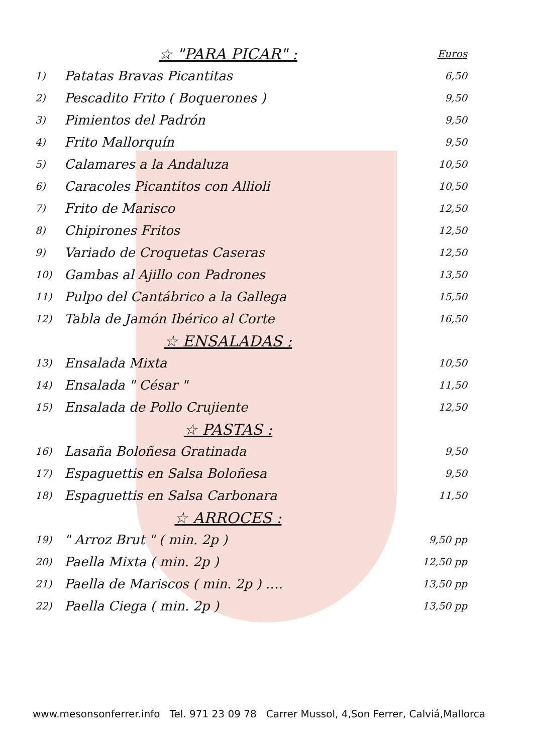| | ☆ "PARA PICAR" : | Euros |
| 1) | Patatas Bravas Picantitas | 6,50 |
| 2) | Pescadito Frito ( Boquerones ) | 9,50 |
| 3) | Pimientos del Padrón | 9,50 |
| 4) | Frito Mallorquín | 9,50 |
| 5) | Calamares a la Andaluza | 10,50 |
| 6) | Caracoles Picantitos con Allioli | 10,50 |
| 7) | Frito de Marisco | 12,50 |
| 8) | Chipirones Fritos | 12,50 |
| 9) | Variado de Croquetas Caseras | 12,50 |
| 10) | Gambas al Ajillo con Padrones | 13,50 |
| 11) | Pulpo del Cantábrico a la Gallega | 15,50 |
| 12) | Tabla de Jamón Ibérico al Corte | 16,50 |
| | ☆ ENSALADAS : | |
| 13) | Ensalada Mixta | 10,50 |
| 14) | Ensalada " César " | 11,50 |
| 15) | Ensalada de Pollo Crujiente | 12,50 |
| | ☆ PASTAS : | |
| 16) | Lasaña Boloñesa Gratinada | 9,50 |
| 17) | Espaguettis en Salsa Boloñesa | 9,50 |
| 18) | Espaguettis en Salsa Carbonara | 11,50 |
| | ☆ ARROCES : | |
| 19) | " Arroz Brut " ( min. 2p ) | 9,50 pp |
| 20) | Paella Mixta ( min. 2p ) | 12,50 pp |
| 21) | Paella de Mariscos ( min. 2p ) …. | 13,50 pp |
| 22) | Paella Ciega ( min. 2p ) | 13,50 pp |
www.mesonsonferrer.info Tel. 971 23 09 78 Carrer Mussol, 4,Son Ferrer, Calviá,Mallorca